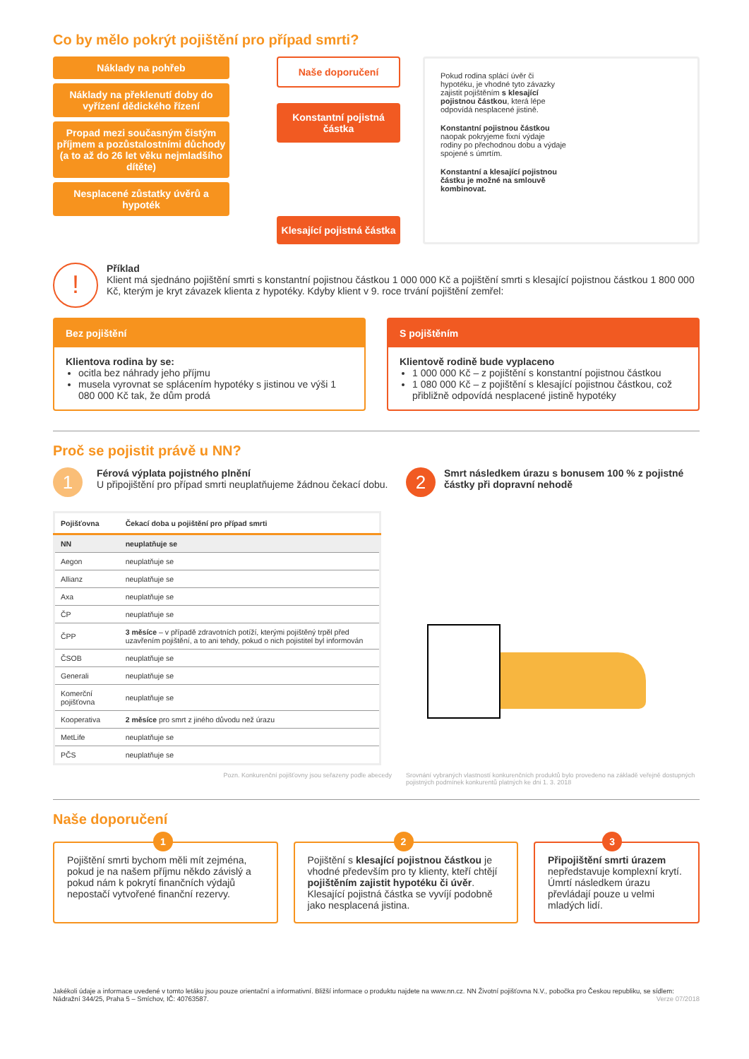Co by mělo pokrýt pojištění pro případ smrti?
Náklady na pohřeb
Náklady na překlenutí doby do vyřízení dědického řízení
Propad mezi současným čistým příjmem a pozůstalostními důchody (a to až do 26 let věku nejmladšího dítěte)
Nesplacené zůstatky úvěrů a hypoték
Naše doporučení
Konstantní pojistná částka
Klesající pojistná částka
Pokud rodina splácí úvěr či hypotéku, je vhodné tyto závazky zajistit pojištěním s klesající pojistnou částkou, která lépe odpovídá nesplacené jistině.
Konstantní pojistnou částkou naopak pokryjeme fixní výdaje rodiny po přechodnou dobu a výdaje spojené s úmrtím.
Konstantní a klesající pojistnou částku je možné na smlouvě kombinovat.
!
Příklad
Klient má sjednáno pojištění smrti s konstantní pojistnou částkou 1 000 000 Kč a pojištění smrti s klesající pojistnou částkou 1 800 000 Kč, kterým je kryt závazek klienta z hypotéky. Kdyby klient v 9. roce trvání pojištění zemřel:
Bez pojištění
Klientova rodina by se:
ocitla bez náhrady jeho příjmu
musela vyrovnat se splácením hypotéky s jistinou ve výši 1 080 000 Kč tak, že dům prodá
S pojištěním
Klientově rodině bude vyplaceno
1 000 000 Kč – z pojištění s konstantní pojistnou částkou
1 080 000 Kč – z pojištění s klesající pojistnou částkou, což přibližně odpovídá nesplacené jistině hypotéky
Proč se pojistit právě u NN?
1
Férová výplata pojistného plnění
U připojištění pro případ smrti neuplatňujeme žádnou čekací dobu.
| Pojišťovna | Čekací doba u pojištění pro případ smrti |
| --- | --- |
| NN | neuplatňuje se |
| Aegon | neuplatňuje se |
| Allianz | neuplatňuje se |
| Axa | neuplatňuje se |
| ČP | neuplatňuje se |
| ČPP | 3 měsíce – v případě zdravotních potíží, kterými pojištěný trpěl před uzavřením pojištění, a to ani tehdy, pokud o nich pojistitel byl informován |
| ČSOB | neuplatňuje se |
| Generali | neuplatňuje se |
| Komerční pojišťovna | neuplatňuje se |
| Kooperativa | 2 měsíce pro smrt z jiného důvodu než úrazu |
| MetLife | neuplatňuje se |
| PČS | neuplatňuje se |
Pozn. Konkurenční pojišťovny jsou seřazeny podle abecedy
2
Smrt následkem úrazu s bonusem 100 % z pojistné částky při dopravní nehodě
Srovnání vybraných vlastností konkurenčních produktů bylo provedeno na základě veřejně dostupných pojistných podmínek konkurentů platných ke dni 1. 3. 2018
Naše doporučení
1
Pojištění smrti bychom měli mít zejména, pokud je na našem příjmu někdo závislý a pokud nám k pokrytí finančních výdajů nepostačí vytvořené finanční rezervy.
2
Pojištění s klesající pojistnou částkou je vhodné především pro ty klienty, kteří chtějí pojištěním zajistit hypotéku či úvěr. Klesající pojistná částka se vyvíjí podobně jako nesplacená jistina.
3
Připojištění smrti úrazem nepředstavuje komplexní krytí. Úmrtí následkem úrazu převládají pouze u velmi mladých lidí.
Jakékoli údaje a informace uvedené v tomto letáku jsou pouze orientační a informativní. Bližší informace o produktu najdete na www.nn.cz. NN Životní pojišťovna N.V., pobočka pro Českou republiku, se sídlem: Nádražní 344/25, Praha 5 – Smíchov, IČ: 40763587. Verze 07/2018